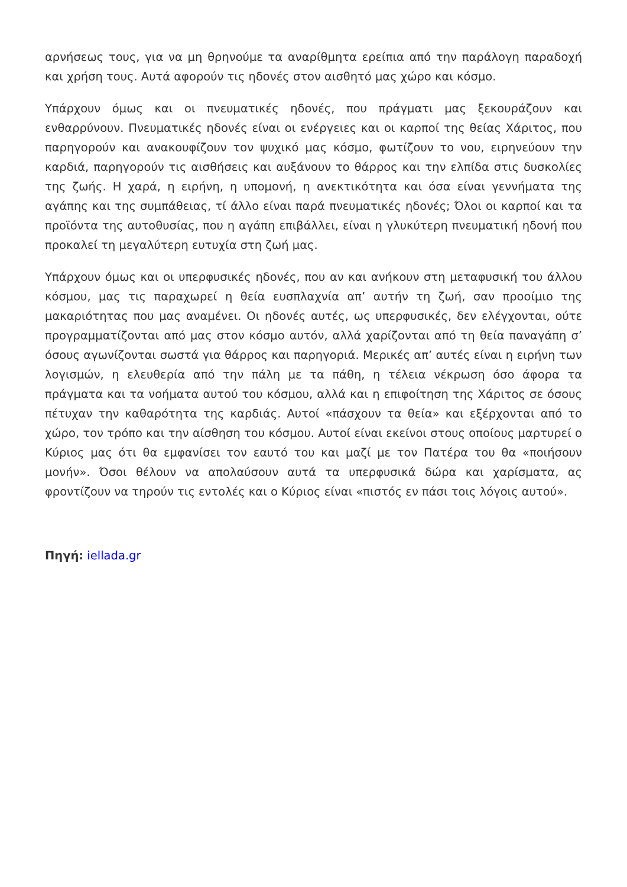αρνήσεως τους, για να μη θρηνούμε τα αναρίθμητα ερείπια από την παράλογη παραδοχή και χρήση τους. Αυτά αφορούν τις ηδονές στον αισθητό μας χώρο και κόσμο.
Υπάρχουν όμως και οι πνευματικές ηδονές, που πράγματι μας ξεκουράζουν και ενθαρρύνουν. Πνευματικές ηδονές είναι οι ενέργειες και οι καρποί της θείας Χάριτος, που παρηγορούν και ανακουφίζουν τον ψυχικό μας κόσμο, φωτίζουν το νου, ειρηνεύουν την καρδιά, παρηγορούν τις αισθήσεις και αυξάνουν το θάρρος και την ελπίδα στις δυσκολίες της ζωής. Η χαρά, η ειρήνη, η υπομονή, η ανεκτικότητα και όσα είναι γεννήματα της αγάπης και της συμπάθειας, τί άλλο είναι παρά πνευματικές ηδονές; Όλοι οι καρποί και τα προϊόντα της αυτοθυσίας, που η αγάπη επιβάλλει, είναι η γλυκύτερη πνευματική ηδονή που προκαλεί τη μεγαλύτερη ευτυχία στη ζωή μας.
Υπάρχουν όμως και οι υπερφυσικές ηδονές, που αν και ανήκουν στη μεταφυσική του άλλου κόσμου, μας τις παραχωρεί η θεία ευσπλαχνία απ’ αυτήν τη ζωή, σαν προοίμιο της μακαριότητας που μας αναμένει. Οι ηδονές αυτές, ως υπερφυσικές, δεν ελέγχονται, ούτε προγραμματίζονται από μας στον κόσμο αυτόν, αλλά χαρίζονται από τη θεία παναγάπη σ’ όσους αγωνίζονται σωστά για θάρρος και παρηγοριά. Μερικές απ’ αυτές είναι η ειρήνη των λογισμών, η ελευθερία από την πάλη με τα πάθη, η τέλεια νέκρωση όσο άφορα τα πράγματα και τα νοήματα αυτού του κόσμου, αλλά και η επιφοίτηση της Χάριτος σε όσους πέτυχαν την καθαρότητα της καρδιάς. Αυτοί «πάσχουν τα θεία» και εξέρχονται από το χώρο, τον τρόπο και την αίσθηση του κόσμου. Αυτοί είναι εκείνοι στους οποίους μαρτυρεί ο Κύριος μας ότι θα εμφανίσει τον εαυτό του και μαζί με τον Πατέρα του θα «ποιήσουν μονήν». Όσοι θέλουν να απολαύσουν αυτά τα υπερφυσικά δώρα και χαρίσματα, ας φροντίζουν να τηρούν τις εντολές και ο Κύριος είναι «πιστός εν πάσι τοις λόγοις αυτού».
Πηγή: iellada.gr